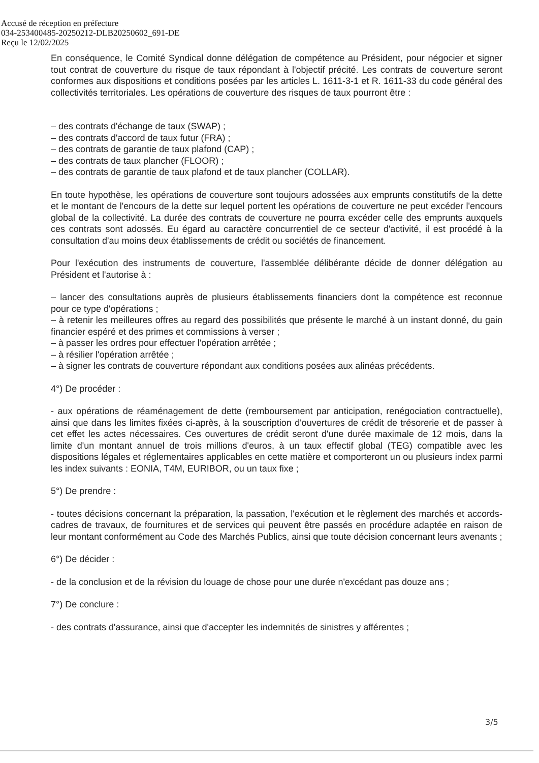Accusé de réception en préfecture
034-253400485-20250212-DLB20250602_691-DE
Reçu le 12/02/2025
En conséquence, le Comité Syndical donne délégation de compétence au Président, pour négocier et signer tout contrat de couverture du risque de taux répondant à l'objectif précité. Les contrats de couverture seront conformes aux dispositions et conditions posées par les articles L. 1611-3-1 et R. 1611-33 du code général des collectivités territoriales. Les opérations de couverture des risques de taux pourront être :
– des contrats d'échange de taux (SWAP) ;
– des contrats d'accord de taux futur (FRA) ;
– des contrats de garantie de taux plafond (CAP) ;
– des contrats de taux plancher (FLOOR) ;
– des contrats de garantie de taux plafond et de taux plancher (COLLAR).
En toute hypothèse, les opérations de couverture sont toujours adossées aux emprunts constitutifs de la dette et le montant de l'encours de la dette sur lequel portent les opérations de couverture ne peut excéder l'encours global de la collectivité. La durée des contrats de couverture ne pourra excéder celle des emprunts auxquels ces contrats sont adossés. Eu égard au caractère concurrentiel de ce secteur d'activité, il est procédé à la consultation d'au moins deux établissements de crédit ou sociétés de financement.
Pour l'exécution des instruments de couverture, l'assemblée délibérante décide de donner délégation au Président et l'autorise à :
– lancer des consultations auprès de plusieurs établissements financiers dont la compétence est reconnue pour ce type d'opérations ;
– à retenir les meilleures offres au regard des possibilités que présente le marché à un instant donné, du gain financier espéré et des primes et commissions à verser ;
– à passer les ordres pour effectuer l'opération arrêtée ;
– à résilier l'opération arrêtée ;
– à signer les contrats de couverture répondant aux conditions posées aux alinéas précédents.
4°) De procéder :
- aux opérations de réaménagement de dette (remboursement par anticipation, renégociation contractuelle), ainsi que dans les limites fixées ci-après, à la souscription d'ouvertures de crédit de trésorerie et de passer à cet effet les actes nécessaires. Ces ouvertures de crédit seront d'une durée maximale de 12 mois, dans la limite d'un montant annuel de trois millions d'euros, à un taux effectif global (TEG) compatible avec les dispositions légales et réglementaires applicables en cette matière et comporteront un ou plusieurs index parmi les index suivants : EONIA, T4M, EURIBOR, ou un taux fixe ;
5°) De prendre :
- toutes décisions concernant la préparation, la passation, l'exécution et le règlement des marchés et accords-cadres de travaux, de fournitures et de services qui peuvent être passés en procédure adaptée en raison de leur montant conformément au Code des Marchés Publics, ainsi que toute décision concernant leurs avenants ;
6°) De décider :
- de la conclusion et de la révision du louage de chose pour une durée n'excédant pas douze ans ;
7°) De conclure :
- des contrats d'assurance, ainsi que d'accepter les indemnités de sinistres y afférentes ;
3/5